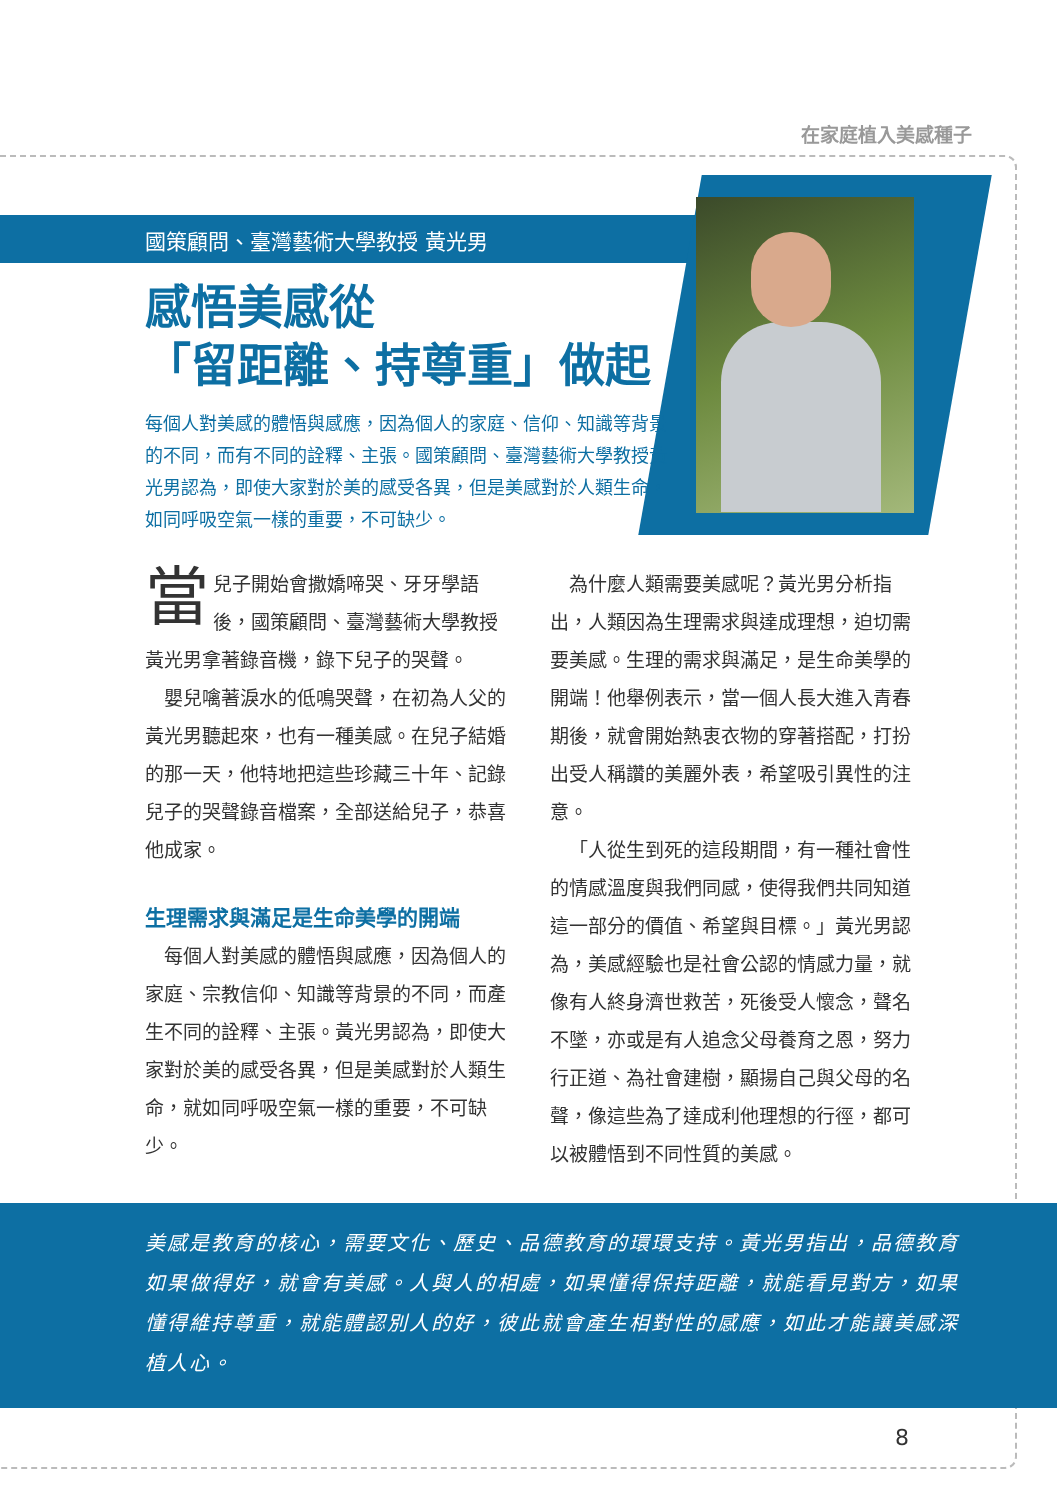在家庭植入美感種子
國策顧問、臺灣藝術大學教授 黃光男
感悟美感從
「留距離、持尊重」做起
每個人對美感的體悟與感應，因為個人的家庭、信仰、知識等背景的不同，而有不同的詮釋、主張。國策顧問、臺灣藝術大學教授黃光男認為，即使大家對於美的感受各異，但是美感對於人類生命，如同呼吸空氣一樣的重要，不可缺少。
當兒子開始會撒嬌啼哭、牙牙學語後，國策顧問、臺灣藝術大學教授黃光男拿著錄音機，錄下兒子的哭聲。
嬰兒噙著淚水的低鳴哭聲，在初為人父的黃光男聽起來，也有一種美感。在兒子結婚的那一天，他特地把這些珍藏三十年、記錄兒子的哭聲錄音檔案，全部送給兒子，恭喜他成家。
生理需求與滿足是生命美學的開端
每個人對美感的體悟與感應，因為個人的家庭、宗教信仰、知識等背景的不同，而產生不同的詮釋、主張。黃光男認為，即使大家對於美的感受各異，但是美感對於人類生命，就如同呼吸空氣一樣的重要，不可缺少。
為什麼人類需要美感呢？黃光男分析指出，人類因為生理需求與達成理想，迫切需要美感。生理的需求與滿足，是生命美學的開端！他舉例表示，當一個人長大進入青春期後，就會開始熱衷衣物的穿著搭配，打扮出受人稱讚的美麗外表，希望吸引異性的注意。
「人從生到死的這段期間，有一種社會性的情感溫度與我們同感，使得我們共同知道這一部分的價值、希望與目標。」黃光男認為，美感經驗也是社會公認的情感力量，就像有人終身濟世救苦，死後受人懷念，聲名不墜，亦或是有人追念父母養育之恩，努力行正道、為社會建樹，顯揚自己與父母的名聲，像這些為了達成利他理想的行徑，都可以被體悟到不同性質的美感。
美感是教育的核心，需要文化、歷史、品德教育的環環支持。黃光男指出，品德教育如果做得好，就會有美感。人與人的相處，如果懂得保持距離，就能看見對方，如果懂得維持尊重，就能體認別人的好，彼此就會產生相對性的感應，如此才能讓美感深植人心。
8